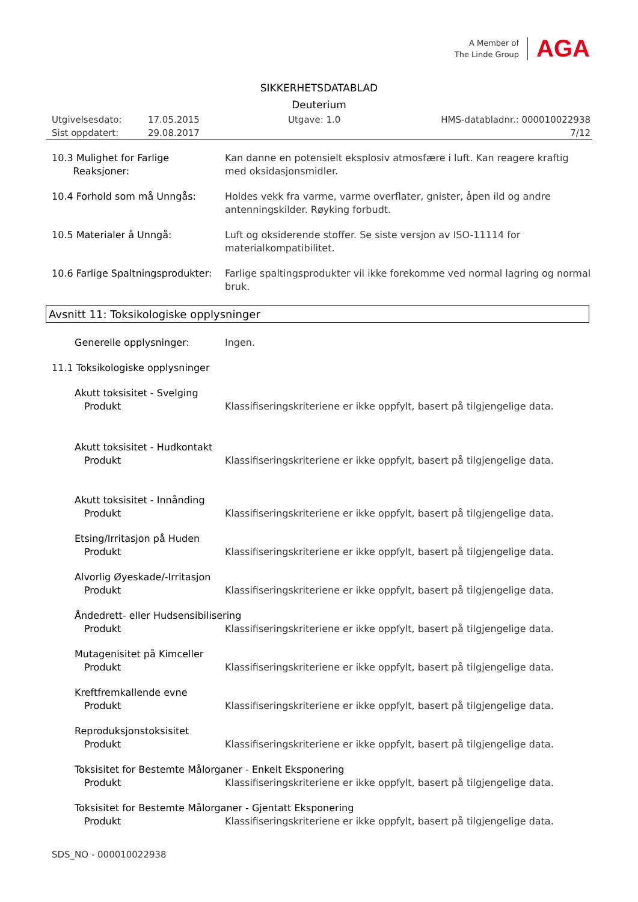A Member of
The Linde Group
AGA
SIKKERHETSDATABLAD
Deuterium
Utgivelsesdato: 17.05.2015 Utgave: 1.0 HMS-databladnr.: 000010022938
Sist oppdatert: 29.08.2017 7/12
10.3 Mulighet for Farlige
Reaksjoner:
Kan danne en potensielt eksplosiv atmosfære i luft. Kan reagere kraftig med oksidasjonsmidler.
10.4 Forhold som må Unngås: Holdes vekk fra varme, varme overflater, gnister, åpen ild og andre antenningskilder. Røyking forbudt.
10.5 Materialer å Unngå: Luft og oksiderende stoffer. Se siste versjon av ISO-11114 for materialkompatibilitet.
10.6 Farlige Spaltningsprodukter:
Farlige spaltingsprodukter vil ikke forekomme ved normal lagring og normal bruk.
Avsnitt 11: Toksikologiske opplysninger
Generelle opplysninger: Ingen.
11.1 Toksikologiske opplysninger
Akutt toksisitet - Svelging
Produkt Klassifiseringskriteriene er ikke oppfylt, basert på tilgjengelige data.
Akutt toksisitet - Hudkontakt
Produkt Klassifiseringskriteriene er ikke oppfylt, basert på tilgjengelige data.
Akutt toksisitet - Innånding
Produkt Klassifiseringskriteriene er ikke oppfylt, basert på tilgjengelige data.
Etsing/Irritasjon på Huden
Produkt Klassifiseringskriteriene er ikke oppfylt, basert på tilgjengelige data.
Alvorlig Øyeskade/-Irritasjon
Produkt Klassifiseringskriteriene er ikke oppfylt, basert på tilgjengelige data.
Åndedrett- eller Hudsensibilisering
Produkt Klassifiseringskriteriene er ikke oppfylt, basert på tilgjengelige data.
Mutagenisitet på Kimceller
Produkt Klassifiseringskriteriene er ikke oppfylt, basert på tilgjengelige data.
Kreftfremkallende evne
Produkt Klassifiseringskriteriene er ikke oppfylt, basert på tilgjengelige data.
Reproduksjonstoksisitet
Produkt Klassifiseringskriteriene er ikke oppfylt, basert på tilgjengelige data.
Toksisitet for Bestemte Målorganer - Enkelt Eksponering
Produkt Klassifiseringskriteriene er ikke oppfylt, basert på tilgjengelige data.
Toksisitet for Bestemte Målorganer - Gjentatt Eksponering
Produkt Klassifiseringskriteriene er ikke oppfylt, basert på tilgjengelige data.
SDS_NO - 000010022938